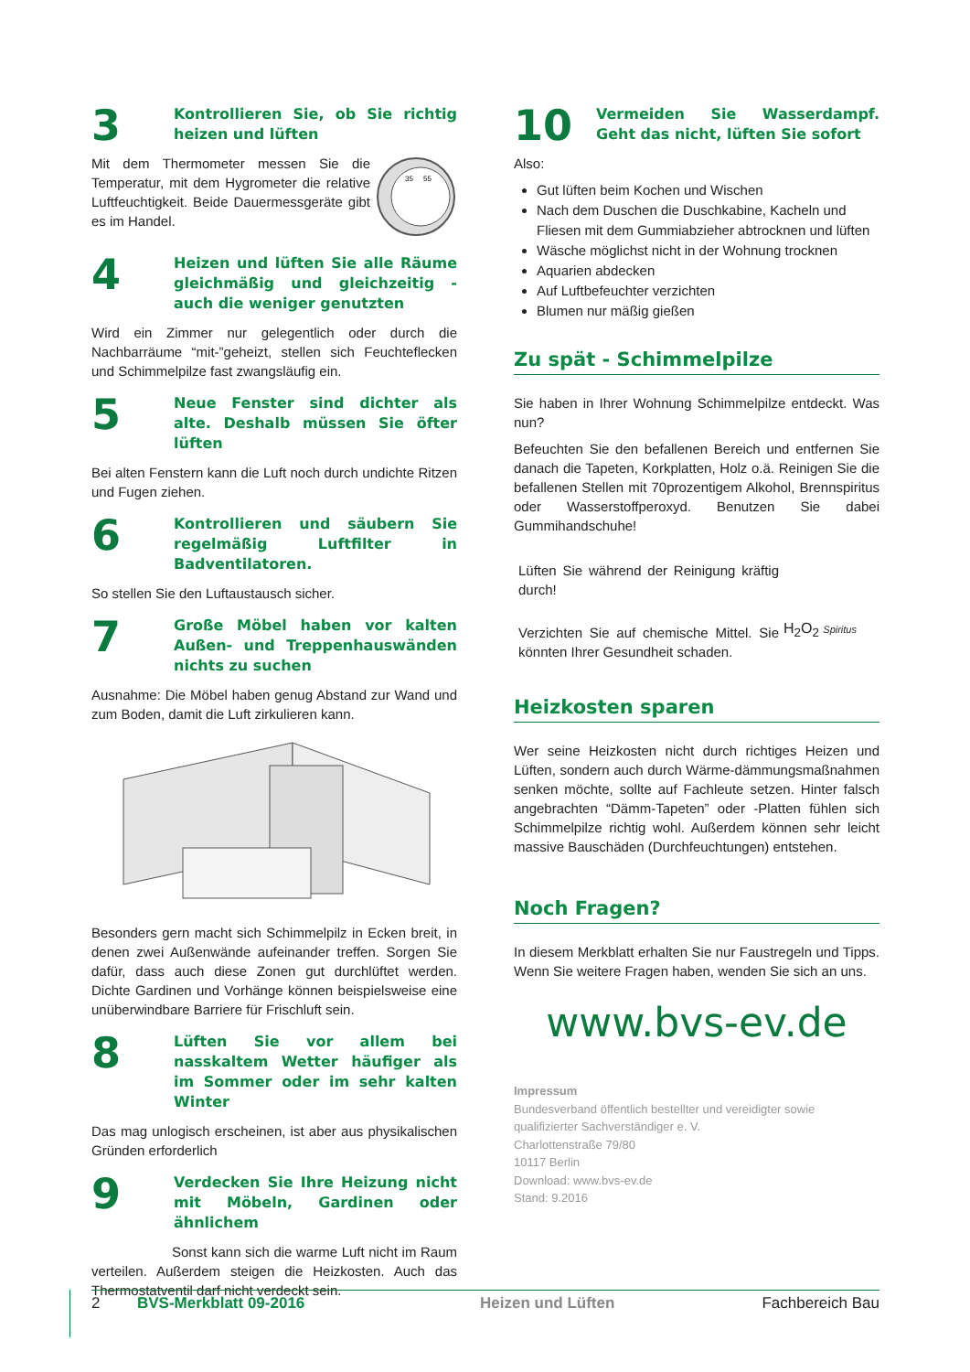3
Kontrollieren Sie, ob Sie richtig heizen und lüften
Mit dem Thermometer messen Sie die Temperatur, mit dem Hygrometer die relative Luftfeuchtigkeit. Beide Dauermessgeräte gibt es im Handel.
35
55
4
Heizen und lüften Sie alle Räume gleichmäßig und gleichzeitig - auch die weniger genutzten
Wird ein Zimmer nur gelegentlich oder durch die Nachbarräume “mit-”geheizt, stellen sich Feuchteflecken und Schimmelpilze fast zwangsläufig ein.
5
Neue Fenster sind dichter als alte. Deshalb müssen Sie öfter lüften
Bei alten Fenstern kann die Luft noch durch undichte Ritzen und Fugen ziehen.
6
Kontrollieren und säubern Sie regelmäßig Luftfilter in Badventilatoren.
So stellen Sie den Luftaustausch sicher.
7
Große Möbel haben vor kalten Außen- und Treppenhauswänden nichts zu suchen
Ausnahme: Die Möbel haben genug Abstand zur Wand und zum Boden, damit die Luft zirkulieren kann.
Besonders gern macht sich Schimmelpilz in Ecken breit, in denen zwei Außenwände aufeinander treffen. Sorgen Sie dafür, dass auch diese Zonen gut durchlüftet werden. Dichte Gardinen und Vorhänge können beispielsweise eine unüberwindbare Barriere für Frischluft sein.
8
Lüften Sie vor allem bei nasskaltem Wetter häufiger als im Sommer oder im sehr kalten Winter
Das mag unlogisch erscheinen, ist aber aus physikalischen Gründen erforderlich
9
Verdecken Sie Ihre Heizung nicht mit Möbeln, Gardinen oder ähnlichem
Sonst kann sich die warme Luft nicht im Raum verteilen. Außerdem steigen die Heizkosten. Auch das Thermostatventil darf nicht verdeckt sein.
10
Vermeiden Sie Wasserdampf. Geht das nicht, lüften Sie sofort
Also:
Gut lüften beim Kochen und Wischen
Nach dem Duschen die Duschkabine, Kacheln und Fliesen mit dem Gummiabzieher abtrocknen und lüften
Wäsche möglichst nicht in der Wohnung trocknen
Aquarien abdecken
Auf Luftbefeuchter verzichten
Blumen nur mäßig gießen
Zu spät - Schimmelpilze
Sie haben in Ihrer Wohnung Schimmelpilze entdeckt. Was nun?
Befeuchten Sie den befallenen Bereich und entfernen Sie danach die Tapeten, Korkplatten, Holz o.ä. Reinigen Sie die befallenen Stellen mit 70prozentigem Alkohol, Brennspiritus oder Wasserstoffperoxyd. Benutzen Sie dabei Gummihandschuhe!
Lüften Sie während der Reinigung kräftig durch!
Verzichten Sie auf chemische Mittel. Sie könnten Ihrer Gesundheit schaden.
H<sub>2</sub>O<sub>2</sub> Spiritus
Heizkosten sparen
Wer seine Heizkosten nicht durch richtiges Heizen und Lüften, sondern auch durch Wärme-dämmungsmaßnahmen senken möchte, sollte auf Fachleute setzen. Hinter falsch angebrachten “Dämm-Tapeten” oder -Platten fühlen sich Schimmelpilze richtig wohl. Außerdem können sehr leicht massive Bauschäden (Durchfeuchtungen) entstehen.
Noch Fragen?
In diesem Merkblatt erhalten Sie nur Faustregeln und Tipps. Wenn Sie weitere Fragen haben, wenden Sie sich an uns.
www.bvs-ev.de
Impressum
Bundesverband öffentlich bestellter und vereidigter sowie qualifizierter Sachverständiger e. V.
Charlottenstraße 79/80
10117 Berlin
Download: www.bvs-ev.de
Stand: 9.2016
2 BVS-Merkblatt 09-2016 Heizen und Lüften Fachbereich Bau